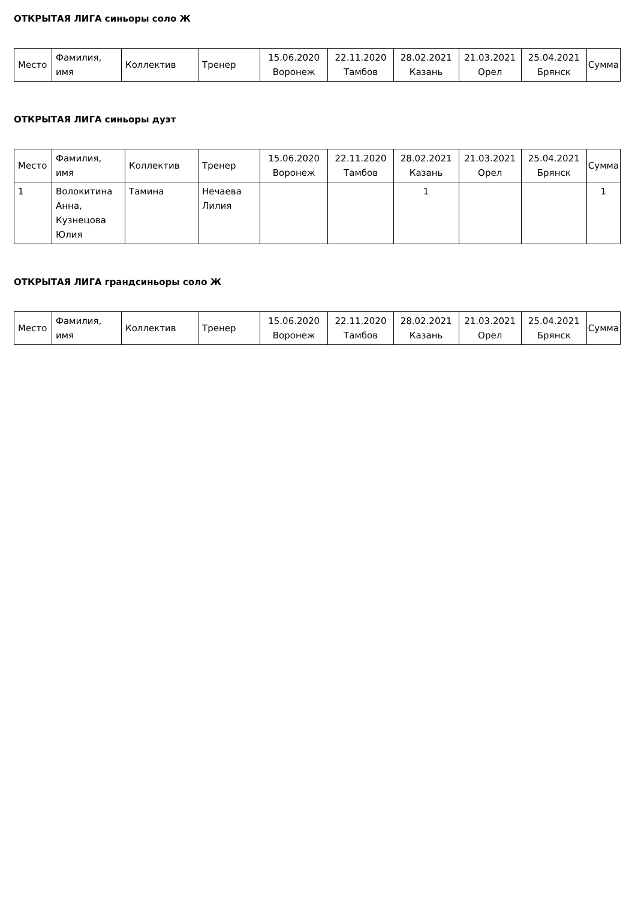ОТКРЫТАЯ ЛИГА синьоры соло Ж
| Место | Фамилия, имя | Коллектив | Тренер | 15.06.2020 Воронеж | 22.11.2020 Тамбов | 28.02.2021 Казань | 21.03.2021 Орел | 25.04.2021 Брянск | Сумма |
| --- | --- | --- | --- | --- | --- | --- | --- | --- | --- |
ОТКРЫТАЯ ЛИГА синьоры дуэт
| Место | Фамилия, имя | Коллектив | Тренер | 15.06.2020 Воронеж | 22.11.2020 Тамбов | 28.02.2021 Казань | 21.03.2021 Орел | 25.04.2021 Брянск | Сумма |
| --- | --- | --- | --- | --- | --- | --- | --- | --- | --- |
| 1 | Волокитина Анна, Кузнецова Юлия | Тамина | Нечаева Лилия | | | 1 | | | 1 |
ОТКРЫТАЯ ЛИГА грандсиньоры соло Ж
| Место | Фамилия, имя | Коллектив | Тренер | 15.06.2020 Воронеж | 22.11.2020 Тамбов | 28.02.2021 Казань | 21.03.2021 Орел | 25.04.2021 Брянск | Сумма |
| --- | --- | --- | --- | --- | --- | --- | --- | --- | --- |